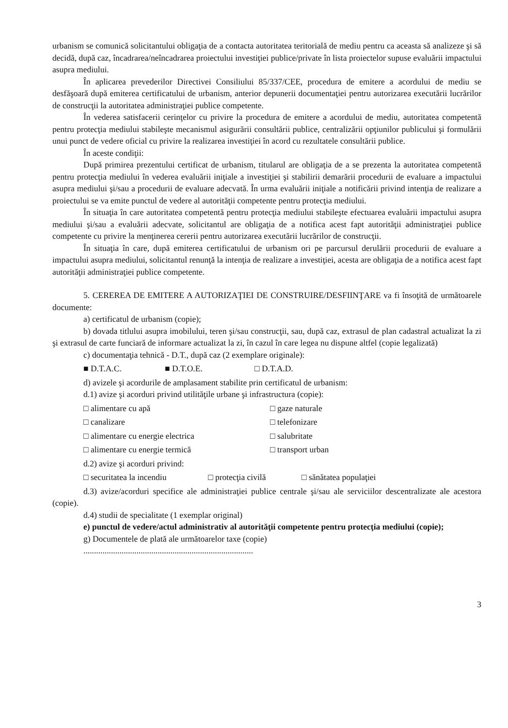urbanism se comunică solicitantului obligaţia de a contacta autoritatea teritorială de mediu pentru ca aceasta să analizeze şi să decidă, după caz, încadrarea/neîncadrarea proiectului investiţiei publice/private în lista proiectelor supuse evaluării impactului asupra mediului.
În aplicarea prevederilor Directivei Consiliului 85/337/CEE, procedura de emitere a acordului de mediu se desfăşoară după emiterea certificatului de urbanism, anterior depunerii documentaţiei pentru autorizarea executării lucrărilor de construcţii la autoritatea administraţiei publice competente.
În vederea satisfacerii cerinţelor cu privire la procedura de emitere a acordului de mediu, autoritatea competentă pentru protecţia mediului stabileşte mecanismul asigurării consultării publice, centralizării opţiunilor publicului şi formulării unui punct de vedere oficial cu privire la realizarea investiţiei în acord cu rezultatele consultării publice.
În aceste condiţii:
După primirea prezentului certificat de urbanism, titularul are obligaţia de a se prezenta la autoritatea competentă pentru protecţia mediului în vederea evaluării iniţiale a investiţiei şi stabilirii demarării procedurii de evaluare a impactului asupra mediului şi/sau a procedurii de evaluare adecvată. În urma evaluării iniţiale a notificării privind intenţia de realizare a proiectului se va emite punctul de vedere al autorităţii competente pentru protecţia mediului.
În situaţia în care autoritatea competentă pentru protecţia mediului stabileşte efectuarea evaluării impactului asupra mediului şi/sau a evaluării adecvate, solicitantul are obligaţia de a notifica acest fapt autorităţii administraţiei publice competente cu privire la menţinerea cererii pentru autorizarea executării lucrărilor de construcţii.
În situaţia în care, după emiterea certificatului de urbanism ori pe parcursul derulării procedurii de evaluare a impactului asupra mediului, solicitantul renunţă la intenţia de realizare a investiţiei, acesta are obligaţia de a notifica acest fapt autorităţii administraţiei publice competente.
5. CEREREA DE EMITERE A AUTORIZAŢIEI DE CONSTRUIRE/DESFIINŢARE va fi însoţită de următoarele documente:
a) certificatul de urbanism (copie);
b) dovada titlului asupra imobilului, teren şi/sau construcţii, sau, după caz, extrasul de plan cadastral actualizat la zi şi extrasul de carte funciară de informare actualizat la zi, în cazul în care legea nu dispune altfel (copie legalizată)
c) documentaţia tehnică - D.T., după caz (2 exemplare originale):
■ D.T.A.C. ■ D.T.O.E. □ D.T.A.D.
d) avizele şi acordurile de amplasament stabilite prin certificatul de urbanism:
d.1) avize şi acorduri privind utilităţile urbane şi infrastructura (copie):
□ alimentare cu apă □ gaze naturale
□ canalizare □ telefonizare
□ alimentare cu energie electrica □ salubritate
□ alimentare cu energie termică □ transport urban
d.2) avize şi acorduri privind:
□ securitatea la incendiu □ protecţia civilă □ sănătatea populaţiei
d.3) avize/acorduri specifice ale administraţiei publice centrale şi/sau ale serviciilor descentralizate ale acestora (copie).
d.4) studii de specialitate (1 exemplar original)
e) punctul de vedere/actul administrativ al autorităţii competente pentru protecţia mediului (copie);
g) Documentele de plată ale următoarelor taxe (copie)
................................................................................
3